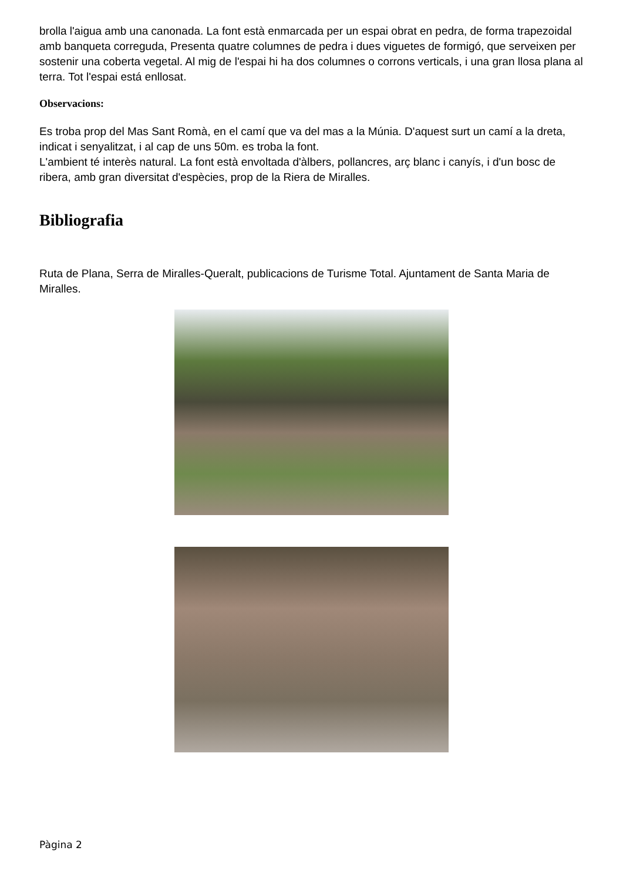brolla l'aigua amb una canonada. La font està enmarcada per un espai obrat en pedra, de forma trapezoidal amb banqueta correguda, Presenta quatre columnes de pedra i dues viguetes de formigó, que serveixen per sostenir una coberta vegetal. Al mig de l'espai hi ha dos columnes o corrons verticals, i una gran llosa plana al terra. Tot l'espai está enllosat.
Observacions:
Es troba prop del Mas Sant Romà, en el camí que va del mas a la Múnia. D'aquest surt un camí a la dreta, indicat i senyalitzat, i al cap de uns 50m. es troba la font.
L'ambient té interès natural. La font està envoltada d'àlbers, pollancres, arç blanc i canyís, i d'un bosc de ribera, amb gran diversitat d'espècies, prop de la Riera de Miralles.
Bibliografia
Ruta de Plana, Serra de Miralles-Queralt, publicacions de Turisme Total. Ajuntament de Santa Maria de Miralles.
Pàgina 2